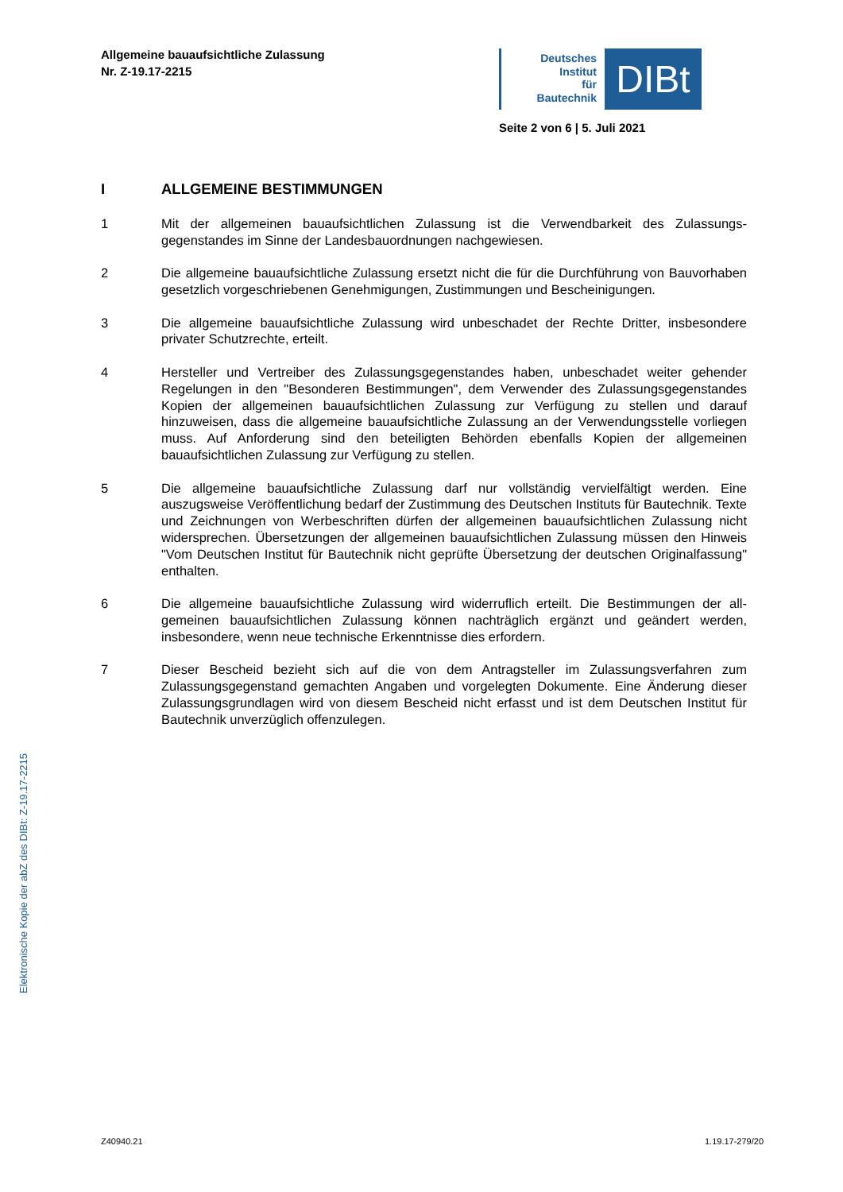Allgemeine bauaufsichtliche Zulassung
Nr. Z-19.17-2215
Deutsches
Institut
für
Bautechnik
DIBt
Seite 2 von 6 | 5. Juli 2021
I ALLGEMEINE BESTIMMUNGEN
1 Mit der allgemeinen bauaufsichtlichen Zulassung ist die Verwendbarkeit des Zulassungs­gegenstandes im Sinne der Landesbauordnungen nachgewiesen.
2 Die allgemeine bauaufsichtliche Zulassung ersetzt nicht die für die Durchführung von Bauvor­haben gesetzlich vorgeschriebenen Genehmigungen, Zustimmungen und Bescheinigungen.
3 Die allgemeine bauaufsichtliche Zulassung wird unbeschadet der Rechte Dritter, insbeson­dere privater Schutzrechte, erteilt.
4 Hersteller und Vertreiber des Zulassungsgegenstandes haben, unbeschadet weiter gehender Regelungen in den "Besonderen Bestimmungen", dem Verwender des Zulassungsgegen­standes Kopien der allgemeinen bauaufsichtlichen Zulassung zur Verfügung zu stellen und darauf hinzuweisen, dass die allgemeine bauaufsichtliche Zulassung an der Verwendungs­stelle vorliegen muss. Auf Anforderung sind den beteiligten Behörden ebenfalls Kopien der allgemeinen bauaufsichtlichen Zulassung zur Verfügung zu stellen.
5 Die allgemeine bauaufsichtliche Zulassung darf nur vollständig vervielfältigt werden. Eine auszugsweise Veröffentlichung bedarf der Zustimmung des Deutschen Instituts für Bau­technik. Texte und Zeichnungen von Werbeschriften dürfen der allgemeinen bauaufsichtlichen Zulassung nicht widersprechen. Übersetzungen der allgemeinen bauaufsichtlichen Zulassung müssen den Hinweis "Vom Deutschen Institut für Bautechnik nicht geprüfte Übersetzung der deutschen Originalfassung" enthalten.
6 Die allgemeine bauaufsichtliche Zulassung wird widerruflich erteilt. Die Bestimmungen der all­gemeinen bauaufsichtlichen Zulassung können nachträglich ergänzt und geändert werden, insbesondere, wenn neue technische Erkenntnisse dies erfordern.
7 Dieser Bescheid bezieht sich auf die von dem Antragsteller im Zulassungsverfahren zum Zulassungsgegenstand gemachten Angaben und vorgelegten Dokumente. Eine Änderung dieser Zulassungsgrundlagen wird von diesem Bescheid nicht erfasst und ist dem Deutschen Institut für Bautechnik unverzüglich offenzulegen.
Elektronische Kopie der abZ des DIBt: Z-19.17-2215
Z40940.21 1.19.17-279/20